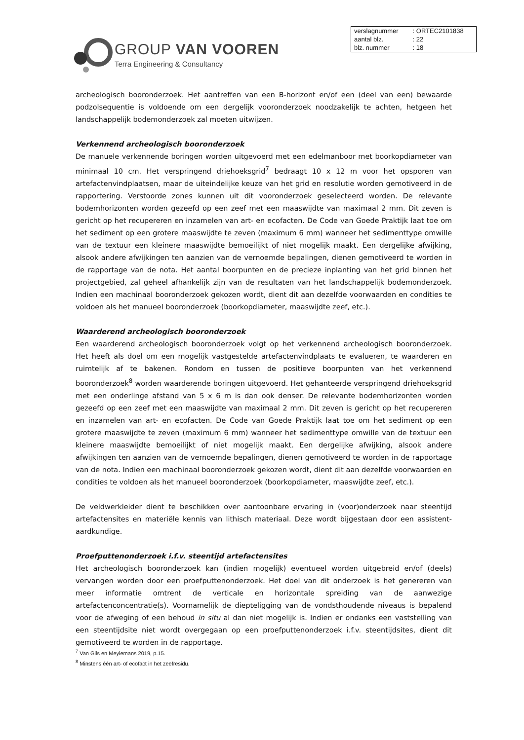GROUP VAN VOOREN
Terra Engineering & Consultancy
| verslagnummer | : ORTEC2101838 |
| aantal blz. | : 22 |
| blz. nummer | : 18 |
archeologisch booronderzoek. Het aantreffen van een B-horizont en/of een (deel van een) bewaarde podzolsequentie is voldoende om een dergelijk vooronderzoek noodzakelijk te achten, hetgeen het landschappelijk bodemonderzoek zal moeten uitwijzen.
Verkennend archeologisch booronderzoek
De manuele verkennende boringen worden uitgevoerd met een edelmanboor met boorkopdiameter van minimaal 10 cm. Het verspringend driehoeksgrid<sup>7</sup> bedraagt 10 x 12 m voor het opsporen van artefactenvindplaatsen, maar de uiteindelijke keuze van het grid en resolutie worden gemotiveerd in de rapportering. Verstoorde zones kunnen uit dit vooronderzoek geselecteerd worden. De relevante bodemhorizonten worden gezeefd op een zeef met een maaswijdte van maximaal 2 mm. Dit zeven is gericht op het recupereren en inzamelen van art- en ecofacten. De Code van Goede Praktijk laat toe om het sediment op een grotere maaswijdte te zeven (maximum 6 mm) wanneer het sedimenttype omwille van de textuur een kleinere maaswijdte bemoeilijkt of niet mogelijk maakt. Een dergelijke afwijking, alsook andere afwijkingen ten aanzien van de vernoemde bepalingen, dienen gemotiveerd te worden in de rapportage van de nota. Het aantal boorpunten en de precieze inplanting van het grid binnen het projectgebied, zal geheel afhankelijk zijn van de resultaten van het landschappelijk bodemonderzoek. Indien een machinaal booronderzoek gekozen wordt, dient dit aan dezelfde voorwaarden en condities te voldoen als het manueel booronderzoek (boorkopdiameter, maaswijdte zeef, etc.).
Waarderend archeologisch booronderzoek
Een waarderend archeologisch booronderzoek volgt op het verkennend archeologisch booronderzoek. Het heeft als doel om een mogelijk vastgestelde artefactenvindplaats te evalueren, te waarderen en ruimtelijk af te bakenen. Rondom en tussen de positieve boorpunten van het verkennend booronderzoek<sup>8</sup> worden waarderende boringen uitgevoerd. Het gehanteerde verspringend driehoeksgrid met een onderlinge afstand van 5 x 6 m is dan ook denser. De relevante bodemhorizonten worden gezeefd op een zeef met een maaswijdte van maximaal 2 mm. Dit zeven is gericht op het recupereren en inzamelen van art- en ecofacten. De Code van Goede Praktijk laat toe om het sediment op een grotere maaswijdte te zeven (maximum 6 mm) wanneer het sedimenttype omwille van de textuur een kleinere maaswijdte bemoeilijkt of niet mogelijk maakt. Een dergelijke afwijking, alsook andere afwijkingen ten aanzien van de vernoemde bepalingen, dienen gemotiveerd te worden in de rapportage van de nota. Indien een machinaal booronderzoek gekozen wordt, dient dit aan dezelfde voorwaarden en condities te voldoen als het manueel booronderzoek (boorkopdiameter, maaswijdte zeef, etc.).
De veldwerkleider dient te beschikken over aantoonbare ervaring in (voor)onderzoek naar steentijd artefactensites en materiële kennis van lithisch materiaal. Deze wordt bijgestaan door een assistent-aardkundige.
Proefputtenonderzoek i.f.v. steentijd artefactensites
Het archeologisch booronderzoek kan (indien mogelijk) eventueel worden uitgebreid en/of (deels) vervangen worden door een proefputtenonderzoek. Het doel van dit onderzoek is het genereren van meer informatie omtrent de verticale en horizontale spreiding van de aanwezige artefactenconcentratie(s). Voornamelijk de diepteligging van de vondsthoudende niveaus is bepalend voor de afweging of een behoud in situ al dan niet mogelijk is. Indien er ondanks een vaststelling van een steentijdsite niet wordt overgegaan op een proefputtenonderzoek i.f.v. steentijdsites, dient dit gemotiveerd te worden in de rapportage.
<sup>7</sup> Van Gils en Meylemans 2019, p.15.
<sup>8</sup> Minstens één art- of ecofact in het zeefresidu.